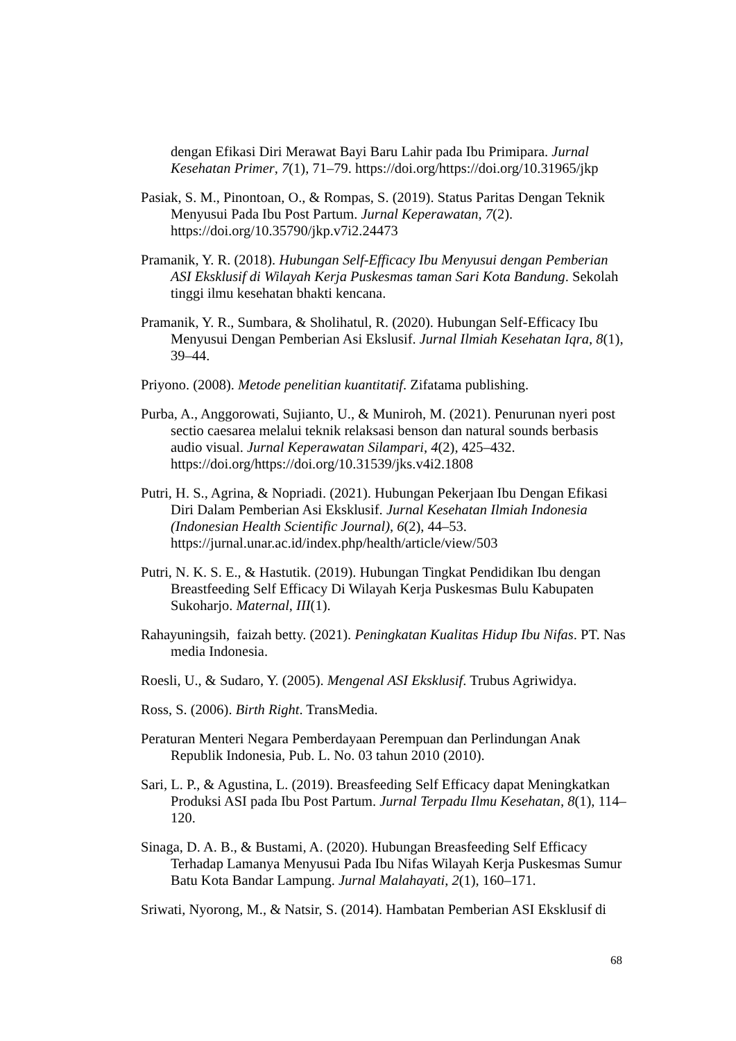dengan Efikasi Diri Merawat Bayi Baru Lahir pada Ibu Primipara. Jurnal Kesehatan Primer, 7(1), 71–79. https://doi.org/https://doi.org/10.31965/jkp
Pasiak, S. M., Pinontoan, O., & Rompas, S. (2019). Status Paritas Dengan Teknik Menyusui Pada Ibu Post Partum. Jurnal Keperawatan, 7(2). https://doi.org/10.35790/jkp.v7i2.24473
Pramanik, Y. R. (2018). Hubungan Self-Efficacy Ibu Menyusui dengan Pemberian ASI Eksklusif di Wilayah Kerja Puskesmas taman Sari Kota Bandung. Sekolah tinggi ilmu kesehatan bhakti kencana.
Pramanik, Y. R., Sumbara, & Sholihatul, R. (2020). Hubungan Self-Efficacy Ibu Menyusui Dengan Pemberian Asi Ekslusif. Jurnal Ilmiah Kesehatan Iqra, 8(1), 39–44.
Priyono. (2008). Metode penelitian kuantitatif. Zifatama publishing.
Purba, A., Anggorowati, Sujianto, U., & Muniroh, M. (2021). Penurunan nyeri post sectio caesarea melalui teknik relaksasi benson dan natural sounds berbasis audio visual. Jurnal Keperawatan Silampari, 4(2), 425–432. https://doi.org/https://doi.org/10.31539/jks.v4i2.1808
Putri, H. S., Agrina, & Nopriadi. (2021). Hubungan Pekerjaan Ibu Dengan Efikasi Diri Dalam Pemberian Asi Eksklusif. Jurnal Kesehatan Ilmiah Indonesia (Indonesian Health Scientific Journal), 6(2), 44–53. https://jurnal.unar.ac.id/index.php/health/article/view/503
Putri, N. K. S. E., & Hastutik. (2019). Hubungan Tingkat Pendidikan Ibu dengan Breastfeeding Self Efficacy Di Wilayah Kerja Puskesmas Bulu Kabupaten Sukoharjo. Maternal, III(1).
Rahayuningsih, faizah betty. (2021). Peningkatan Kualitas Hidup Ibu Nifas. PT. Nas media Indonesia.
Roesli, U., & Sudaro, Y. (2005). Mengenal ASI Eksklusif. Trubus Agriwidya.
Ross, S. (2006). Birth Right. TransMedia.
Peraturan Menteri Negara Pemberdayaan Perempuan dan Perlindungan Anak Republik Indonesia, Pub. L. No. 03 tahun 2010 (2010).
Sari, L. P., & Agustina, L. (2019). Breasfeeding Self Efficacy dapat Meningkatkan Produksi ASI pada Ibu Post Partum. Jurnal Terpadu Ilmu Kesehatan, 8(1), 114–120.
Sinaga, D. A. B., & Bustami, A. (2020). Hubungan Breasfeeding Self Efficacy Terhadap Lamanya Menyusui Pada Ibu Nifas Wilayah Kerja Puskesmas Sumur Batu Kota Bandar Lampung. Jurnal Malahayati, 2(1), 160–171.
Sriwati, Nyorong, M., & Natsir, S. (2014). Hambatan Pemberian ASI Eksklusif di
68